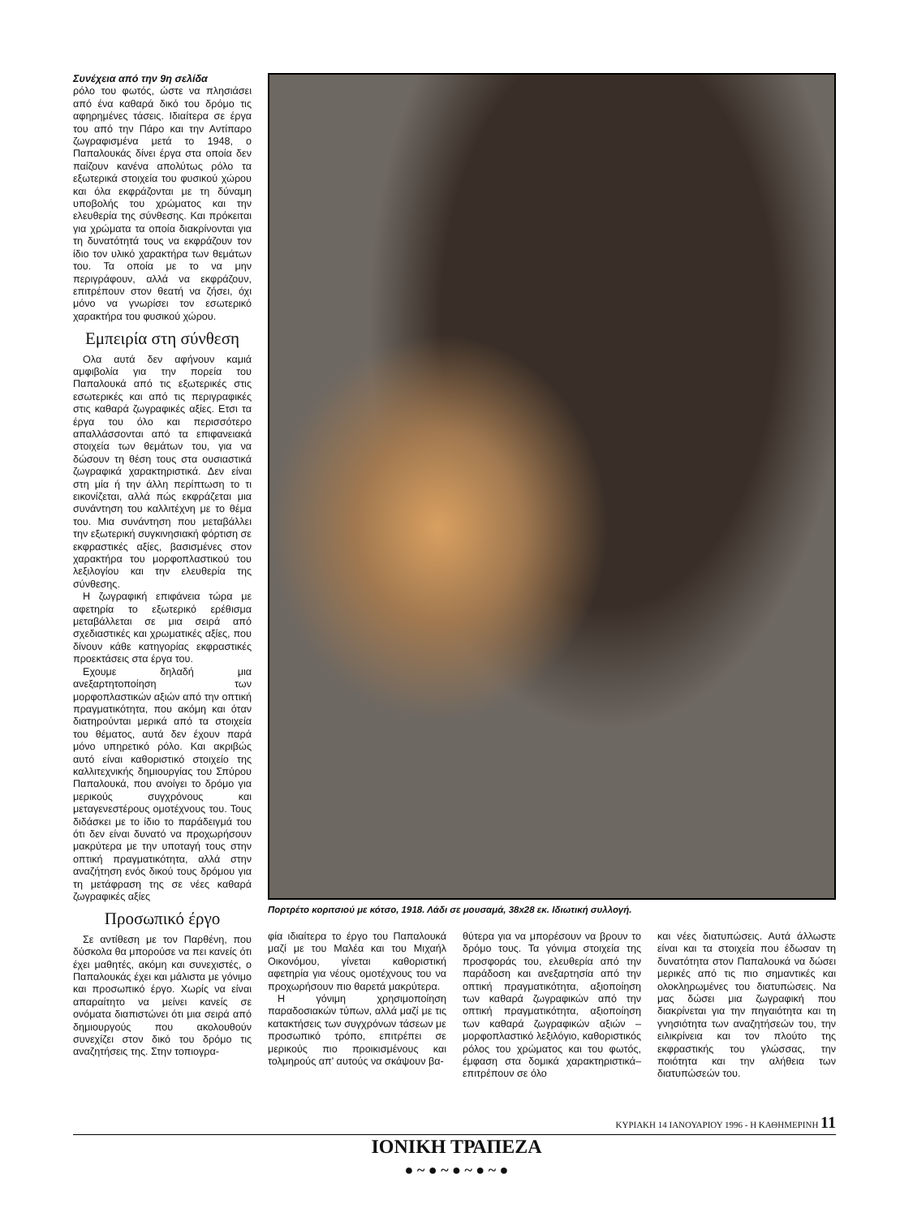Συνέχεια από την 9η σελίδα
ρόλο του φωτός, ώστε να πλησιάσει από ένα καθαρά δικό του δρόμο τις αφηρημένες τάσεις. Ιδιαίτερα σε έργα του από την Πάρο και την Αντίπαρο ζωγραφισμένα μετά το 1948, ο Παπαλουκάς δίνει έργα στα οποία δεν παίζουν κανένα απολύτως ρόλο τα εξωτερικά στοιχεία του φυσικού χώρου και όλα εκφράζονται με τη δύναμη υποβολής του χρώματος και την ελευθερία της σύνθεσης. Και πρόκειται για χρώματα τα οποία διακρίνονται για τη δυνατότητά τους να εκφράζουν τον ίδιο τον υλικό χαρακτήρα των θεμάτων του. Τα οποία με το να μην περιγράφουν, αλλά να εκφράζουν, επιτρέπουν στον θεατή να ζήσει, όχι μόνο να γνωρίσει τον εσωτερικό χαρακτήρα του φυσικού χώρου.
Εμπειρία στη σύνθεση
Ολα αυτά δεν αφήνουν καμιά αμφιβολία για την πορεία του Παπαλουκά από τις εξωτερικές στις εσωτερικές και από τις περιγραφικές στις καθαρά ζωγραφικές αξίες. Ετσι τα έργα του όλο και περισσότερο απαλλάσσονται από τα επιφανειακά στοιχεία των θεμάτων του, για να δώσουν τη θέση τους στα ουσιαστικά ζωγραφικά χαρακτηριστικά. Δεν είναι στη μία ή την άλλη περίπτωση το τι εικονίζεται, αλλά πώς εκφράζεται μια συνάντηση του καλλιτέχνη με το θέμα του. Μια συνάντηση που μεταβάλλει την εξωτερική συγκινησιακή φόρτιση σε εκφραστικές αξίες, βασισμένες στον χαρακτήρα του μορφοπλαστικού του λεξιλογίου και την ελευθερία της σύνθεσης.
Η ζωγραφική επιφάνεια τώρα με αφετηρία το εξωτερικό ερέθισμα μεταβάλλεται σε μια σειρά από σχεδιαστικές και χρωματικές αξίες, που δίνουν κάθε κατηγορίας εκφραστικές προεκτάσεις στα έργα του.
Εχουμε δηλαδή μια ανεξαρτητοποίηση των μορφοπλαστικών αξιών από την οπτική πραγματικότητα, που ακόμη και όταν διατηρούνται μερικά από τα στοιχεία του θέματος, αυτά δεν έχουν παρά μόνο υπηρετικό ρόλο. Και ακριβώς αυτό είναι καθοριστικό στοιχείο της καλλιτεχνικής δημιουργίας του Σπύρου Παπαλουκά, που ανοίγει το δρόμο για μερικούς συγχρόνους και μεταγενεστέρους ομοτέχνους του. Τους διδάσκει με το ίδιο το παράδειγμά του ότι δεν είναι δυνατό να προχωρήσουν μακρύτερα με την υποταγή τους στην οπτική πραγματικότητα, αλλά στην αναζήτηση ενός δικού τους δρόμου για τη μετάφραση της σε νέες καθαρά ζωγραφικές αξίες
Προσωπικό έργο
Σε αντίθεση με τον Παρθένη, που δύσκολα θα μπορούσε να πει κανείς ότι έχει μαθητές, ακόμη και συνεχιστές, ο Παπαλουκάς έχει και μάλιστα με γόνιμο και προσωπικό έργο. Χωρίς να είναι απαραίτητο να μείνει κανείς σε ονόματα διαπιστώνει ότι μια σειρά από δημιουργούς που ακολουθούν συνεχίζει στον δικό του δρόμο τις αναζητήσεις της. Στην τοπιογρα-
Πορτρέτο κοριτσιού με κότσο, 1918. Λάδι σε μουσαμά, 38x28 εκ. Ιδιωτική συλλογή.
φία ιδιαίτερα το έργο του Παπαλουκά μαζί με του Μαλέα και του Μιχαήλ Οικονόμου, γίνεται καθοριστική αφετηρία για νέους ομοτέχνους του να προχωρήσουν πιο θαρετά μακρύτερα.
Η γόνιμη χρησιμοποίηση παραδοσιακών τύπων, αλλά μαζί με τις κατακτήσεις των συγχρόνων τάσεων με προσωπικό τρόπο, επιτρέπει σε μερικούς πιο προικισμένους και τολμηρούς απ' αυτούς να σκάψουν βα-
θύτερα για να μπορέσουν να βρουν το δρόμο τους. Τα γόνιμα στοιχεία της προσφοράς του, ελευθερία από την παράδοση και ανεξαρτησία από την οπτική πραγματικότητα, αξιοποίηση των καθαρά ζωγραφικών από την οπτική πραγματικότητα, αξιοποίηση των καθαρά ζωγραφικών αξιών –μορφοπλαστικό λεξιλόγιο, καθοριστικός ρόλος του χρώματος και του φωτός, έμφαση στα δομικά χαρακτηριστικά– επιτρέπουν σε όλο
και νέες διατυπώσεις. Αυτά άλλωστε είναι και τα στοιχεία που έδωσαν τη δυνατότητα στον Παπαλουκά να δώσει μερικές από τις πιο σημαντικές και ολοκληρωμένες του διατυπώσεις. Να μας δώσει μια ζωγραφική που διακρίνεται για την πηγαιότητα και τη γνησιότητα των αναζητήσεών του, την ειλικρίνεια και τον πλούτο της εκφραστικής του γλώσσας, την ποιότητα και την αλήθεια των διατυπώσεών του.
ΚΥΡΙΑΚΗ 14 ΙΑΝΟΥΑΡΙΟΥ 1996 - Η ΚΑΘΗΜΕΡΙΝΗ 11
ΙΟΝΙΚΗ ΤΡΑΠΕΖΑ
● ~ ● ~ ● ~ ● ~ ●